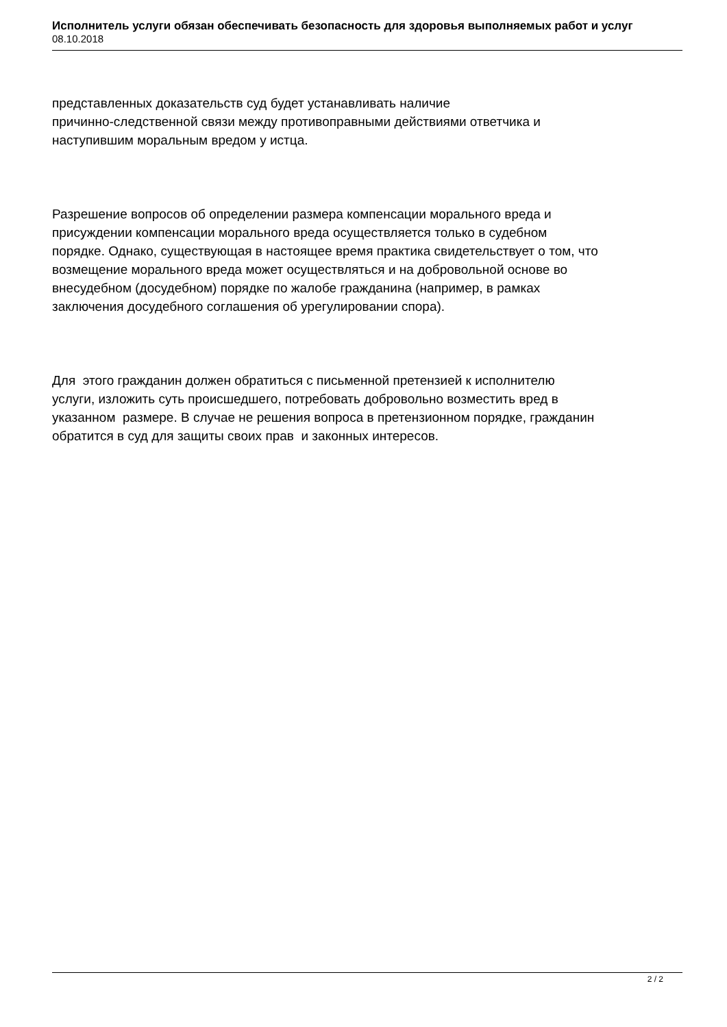Исполнитель услуги обязан обеспечивать безопасность для здоровья выполняемых работ и услуг
08.10.2018
представленных доказательств суд будет устанавливать наличие
причинно-следственной связи между противоправными действиями ответчика и
наступившим моральным вредом у истца.
Разрешение вопросов об определении размера компенсации морального вреда и
присуждении компенсации морального вреда осуществляется только в судебном
порядке. Однако, существующая в настоящее время практика свидетельствует о том, что
возмещение морального вреда может осуществляться и на добровольной основе во
внесудебном (досудебном) порядке по жалобе гражданина (например, в рамках
заключения досудебного соглашения об урегулировании спора).
Для этого гражданин должен обратиться с письменной претензией к исполнителю
услуги, изложить суть происшедшего, потребовать добровольно возместить вред в
указанном размере. В случае не решения вопроса в претензионном порядке, гражданин
обратится в суд для защиты своих прав и законных интересов.
2 / 2